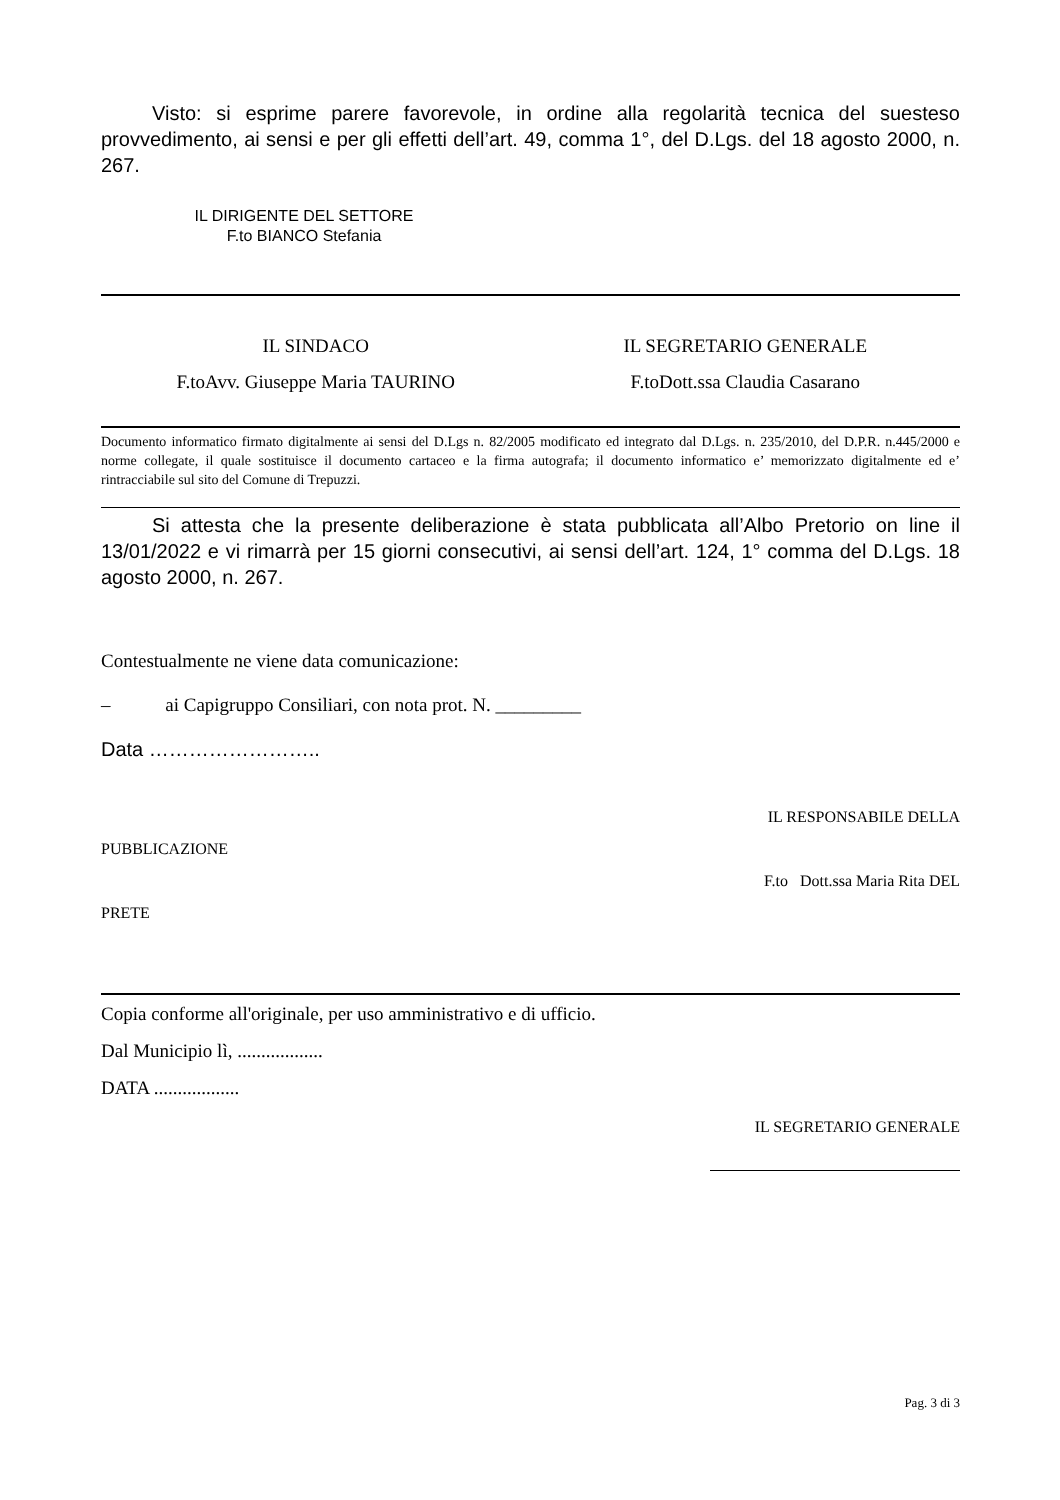Visto: si esprime parere favorevole, in ordine alla regolarità tecnica del suesteso provvedimento, ai sensi e per gli effetti dell’art. 49, comma 1°, del D.Lgs. del 18 agosto 2000, n. 267.
IL DIRIGENTE DEL SETTORE
F.to BIANCO Stefania
IL SINDACO
F.toAvv. Giuseppe Maria TAURINO
IL SEGRETARIO GENERALE
F.toDott.ssa Claudia Casarano
Documento informatico firmato digitalmente ai sensi del D.Lgs n. 82/2005 modificato ed integrato dal D.Lgs. n. 235/2010, del D.P.R. n.445/2000 e norme collegate, il quale sostituisce il documento cartaceo e la firma autografa; il documento informatico e’ memorizzato digitalmente ed e’ rintracciabile sul sito del Comune di Trepuzzi.
Si attesta che la presente deliberazione è stata pubblicata all’Albo Pretorio on line il 13/01/2022 e vi rimarrà per 15 giorni consecutivi, ai sensi dell’art. 124, 1° comma del D.Lgs. 18 agosto 2000, n. 267.
Contestualmente ne viene data comunicazione:
– ai Capigruppo Consiliari, con nota prot. N. _________
Data ……………………..
IL RESPONSABILE DELLA
PUBBLICAZIONE
F.to Dott.ssa Maria Rita DEL
PRETE
Copia conforme all'originale, per uso amministrativo e di ufficio.
Dal Municipio lì, ..................
DATA ..................
IL SEGRETARIO GENERALE
Pag. 3 di 3